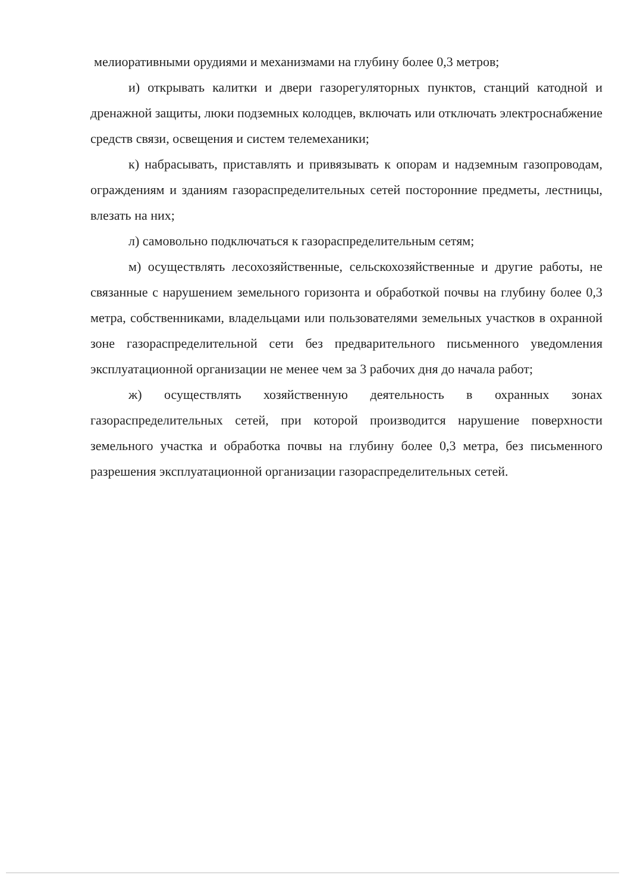мелиоративными орудиями и механизмами на глубину более 0,3 метров;
и) открывать калитки и двери газорегуляторных пунктов, станций катодной и дренажной защиты, люки подземных колодцев, включать или отключать электроснабжение средств связи, освещения и систем телемеханики;
к) набрасывать, приставлять и привязывать к опорам и надземным газопроводам, ограждениям и зданиям газораспределительных сетей посторонние предметы, лестницы, влезать на них;
л) самовольно подключаться к газораспределительным сетям;
м) осуществлять лесохозяйственные, сельскохозяйственные и другие работы, не связанные с нарушением земельного горизонта и обработкой почвы на глубину более 0,3 метра, собственниками, владельцами или пользователями земельных участков в охранной зоне газораспределительной сети без предварительного письменного уведомления эксплуатационной организации не менее чем за 3 рабочих дня до начала работ;
ж) осуществлять хозяйственную деятельность в охранных зонах газораспределительных сетей, при которой производится нарушение поверхности земельного участка и обработка почвы на глубину более 0,3 метра, без письменного разрешения эксплуатационной организации газораспределительных сетей.